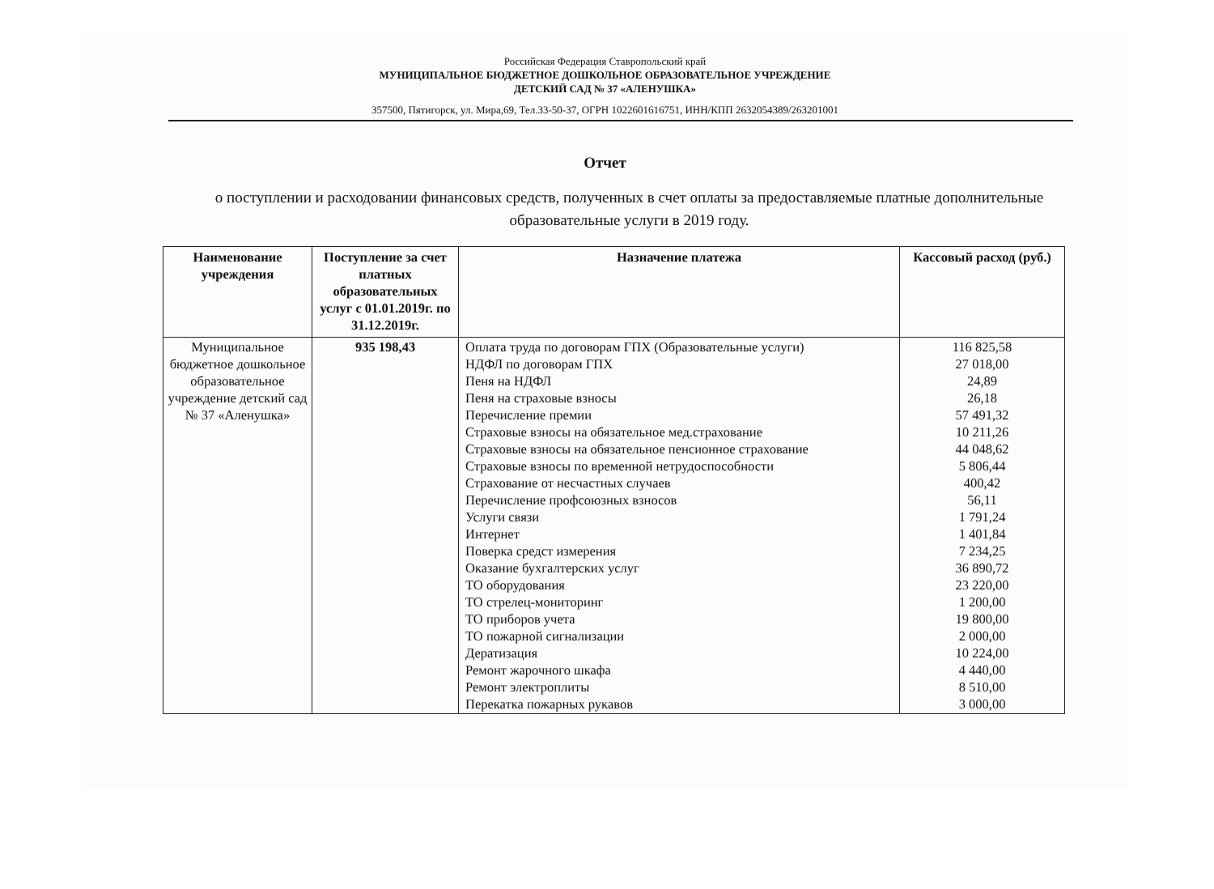Российская Федерация Ставропольский край
МУНИЦИПАЛЬНОЕ БЮДЖЕТНОЕ ДОШКОЛЬНОЕ ОБРАЗОВАТЕЛЬНОЕ УЧРЕЖДЕНИЕ
ДЕТСКИЙ САД № 37 «АЛЕНУШКА»
357500, Пятигорск, ул. Мира,69, Тел.33-50-37, ОГРН 1022601616751, ИНН/КПП 2632054389/263201001
Отчет
о поступлении и расходовании финансовых средств, полученных в счет оплаты за предоставляемые платные дополнительные образовательные услуги в 2019 году.
| Наименование учреждения | Поступление за счет платных образовательных услуг с 01.01.2019г. по 31.12.2019г. | Назначение платежа | Кассовый расход (руб.) |
| --- | --- | --- | --- |
| Муниципальное бюджетное дошкольное образовательное учреждение детский сад № 37 «Аленушка» | 935 198,43 | Оплата труда по договорам ГПХ (Образовательные услуги) НДФЛ по договорам ГПХ Пеня на НДФЛ Пеня на страховые взносы Перечисление премии Страховые взносы на обязательное мед.страхование Страховые взносы на обязательное пенсионное страхование Страховые взносы по временной нетрудоспособности Страхование от несчастных случаев Перечисление профсоюзных взносов Услуги связи Интернет Поверка средст измерения Оказание бухгалтерских услуг ТО оборудования ТО стрелец-мониторинг ТО приборов учета ТО пожарной сигнализации Дератизация Ремонт жарочного шкафа Ремонт электроплиты Перекатка пожарных рукавов | 116 825,58 27 018,00 24,89 26,18 57 491,32 10 211,26 44 048,62 5 806,44 400,42 56,11 1 791,24 1 401,84 7 234,25 36 890,72 23 220,00 1 200,00 19 800,00 2 000,00 10 224,00 4 440,00 8 510,00 3 000,00 |